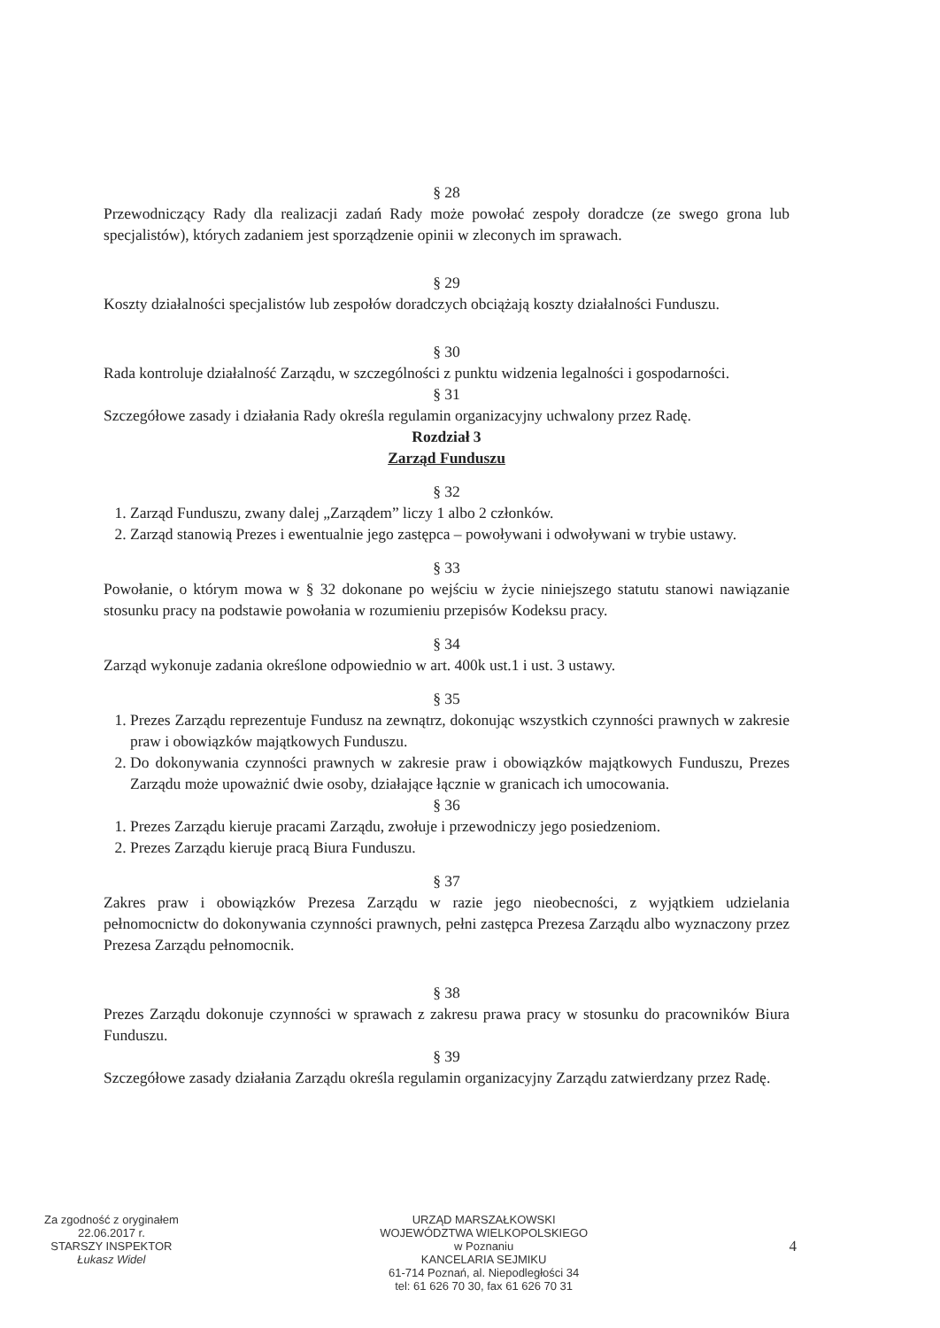§ 28
Przewodniczący Rady dla realizacji zadań Rady może powołać zespoły doradcze (ze swego grona lub specjalistów), których zadaniem jest sporządzenie opinii w zleconych im sprawach.
§ 29
Koszty działalności specjalistów lub zespołów doradczych obciążają koszty działalności Funduszu.
§ 30
Rada kontroluje działalność Zarządu, w szczególności z punktu widzenia legalności i gospodarności.
§ 31
Szczegółowe zasady i działania Rady określa regulamin organizacyjny uchwalony przez Radę.
Rozdział 3
Zarząd Funduszu
§ 32
1. Zarząd Funduszu, zwany dalej „Zarządem” liczy 1 albo 2 członków.
2. Zarząd stanowią Prezes i ewentualnie jego zastępca – powoływani i odwoływani w trybie ustawy.
§ 33
Powołanie, o którym mowa w § 32 dokonane po wejściu w życie niniejszego statutu stanowi nawiązanie stosunku pracy na podstawie powołania w rozumieniu przepisów Kodeksu pracy.
§ 34
Zarząd wykonuje zadania określone odpowiednio w art. 400k ust.1 i ust. 3 ustawy.
§ 35
1. Prezes Zarządu reprezentuje Fundusz na zewnątrz, dokonując wszystkich czynności prawnych w zakresie praw i obowiązków majątkowych Funduszu.
2. Do dokonywania czynności prawnych w zakresie praw i obowiązków majątkowych Funduszu, Prezes Zarządu może upoważnić dwie osoby, działające łącznie w granicach ich umocowania.
§ 36
1. Prezes Zarządu kieruje pracami Zarządu, zwołuje i przewodniczy jego posiedzeniom.
2. Prezes Zarządu kieruje pracą Biura Funduszu.
§ 37
Zakres praw i obowiązków Prezesa Zarządu w razie jego nieobecności, z wyjątkiem udzielania pełnomocnictw do dokonywania czynności prawnych, pełni zastępca Prezesa Zarządu albo wyznaczony przez Prezesa Zarządu pełnomocnik.
§ 38
Prezes Zarządu dokonuje czynności w sprawach z zakresu prawa pracy w stosunku do pracowników Biura Funduszu.
§ 39
Szczegółowe zasady działania Zarządu określa regulamin organizacyjny Zarządu zatwierdzany przez Radę.
Za zgodność z oryginałem
22.06.2017 r.
STARSZY INSPEKTOR
Łukasz Widel
URZĄD MARSZAŁKOWSKI
WOJEWÓDZTWA WIELKOPOLSKIEGO
w Poznaniu
KANCELARIA SEJMIKU
61-714 Poznań, al. Niepodległości 34
tel: 61 626 70 30, fax 61 626 70 31
4